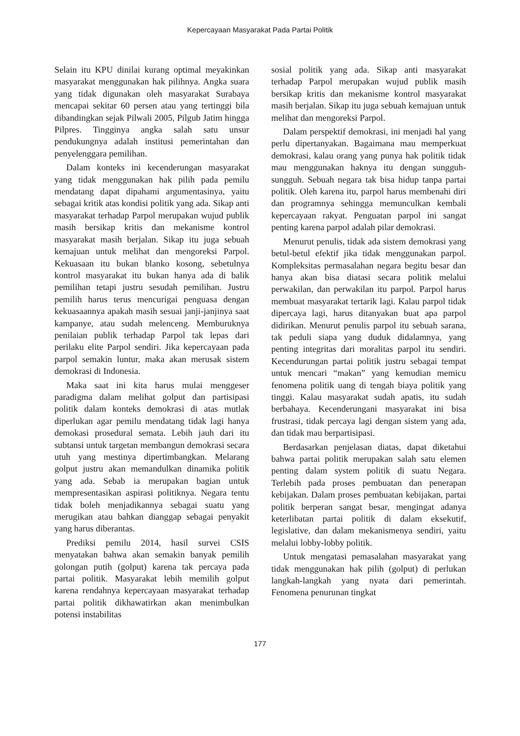Kepercayaan Masyarakat Pada Partai Politik
Selain itu KPU dinilai kurang optimal meyakinkan masyarakat menggunakan hak pilihnya. Angka suara yang tidak digunakan oleh masyarakat Surabaya mencapai sekitar 60 persen atau yang tertinggi bila dibandingkan sejak Pilwali 2005, Pilgub Jatim hingga Pilpres. Tingginya angka salah satu unsur pendukungnya adalah institusi pemerintahan dan penyelenggara pemilihan.
Dalam konteks ini kecenderungan masyarakat yang tidak menggunakan hak pilih pada pemilu mendatang dapat dipahami argumentasinya, yaitu sebagai kritik atas kondisi politik yang ada. Sikap anti masyarakat terhadap Parpol merupakan wujud publik masih bersikap kritis dan mekanisme kontrol masyarakat masih berjalan. Sikap itu juga sebuah kemajuan untuk melihat dan mengoreksi Parpol. Kekuasaan itu bukan blanko kosong, sebetulnya kontrol masyarakat itu bukan hanya ada di balik pemilihan tetapi justru sesudah pemilihan. Justru pemilih harus terus mencurigai penguasa dengan kekuasaannya apakah masih sesuai janji-janjinya saat kampanye, atau sudah melenceng. Memburuknya penilaian publik terhadap Parpol tak lepas dari perilaku elite Parpol sendiri. Jika kepercayaan pada parpol semakin luntur, maka akan merusak sistem demokrasi di Indonesia.
Maka saat ini kita harus mulai menggeser paradigma dalam melihat golput dan partisipasi politik dalam konteks demokrasi di atas mutlak diperlukan agar pemilu mendatang tidak lagi hanya demokasi prosedural semata. Lebih jauh dari itu subtansi untuk targetan membangun demokrasi secara utuh yang mestinya dipertimbangkan. Melarang golput justru akan memandulkan dinamika politik yang ada. Sebab ia merupakan bagian untuk mempresentasikan aspirasi politiknya. Negara tentu tidak boleh menjadikannya sebagai suatu yang merugikan atau bahkan dianggap sebagai penyakit yang harus diberantas.
Prediksi pemilu 2014, hasil survei CSIS menyatakan bahwa akan semakin banyak pemilih golongan putih (golput) karena tak percaya pada partai politik. Masyarakat lebih memilih golput karena rendahnya kepercayaan masyarakat terhadap partai politik dikhawatirkan akan menimbulkan potensi instabilitas
sosial politik yang ada. Sikap anti masyarakat terhadap Parpol merupakan wujud publik masih bersikap kritis dan mekanisme kontrol masyarakat masih berjalan. Sikap itu juga sebuah kemajuan untuk melihat dan mengoreksi Parpol.
Dalam perspektif demokrasi, ini menjadi hal yang perlu dipertanyakan. Bagaimana mau memperkuat demokrasi, kalau orang yang punya hak politik tidak mau menggunakan haknya itu dengan sungguh-sungguh. Sebuah negara tak bisa hidup tanpa partai politik. Oleh karena itu, parpol harus membenahi diri dan programnya sehingga memunculkan kembali kepercayaan rakyat. Penguatan parpol ini sangat penting karena parpol adalah pilar demokrasi.
Menurut penulis, tidak ada sistem demokrasi yang betul-betul efektif jika tidak menggunakan parpol. Kompleksitas permasalahan negara begitu besar dan hanya akan bisa diatasi secara politik melalui perwakilan, dan perwakilan itu parpol. Parpol harus membuat masyarakat tertarik lagi. Kalau parpol tidak dipercaya lagi, harus ditanyakan buat apa parpol didirikan. Menurut penulis parpol itu sebuah sarana, tak peduli siapa yang duduk didalamnya, yang penting integritas dari moralitas parpol itu sendiri. Kecendurungan partai politik justru sebagai tempat untuk mencari “makan” yang kemudian memicu fenomena politik uang di tengah biaya politik yang tinggi. Kalau masyarakat sudah apatis, itu sudah berbahaya. Kecenderungani masyarakat ini bisa frustrasi, tidak percaya lagi dengan sistem yang ada, dan tidak mau berpartisipasi.
Berdasarkan penjelasan diatas, dapat diketahui bahwa partai politik merupakan salah satu elemen penting dalam system politik di suatu Negara. Terlebih pada proses pembuatan dan penerapan kebijakan. Dalam proses pembuatan kebijakan, partai politik berperan sangat besar, mengingat adanya keterlibatan partai politik di dalam eksekutif, legislative, dan dalam mekanismenya sendiri, yaitu melalui lobby-lobby politik.
Untuk mengatasi pemasalahan masyarakat yang tidak menggunakan hak pilih (golput) di perlukan langkah-langkah yang nyata dari pemerintah. Fenomena penurunan tingkat
177